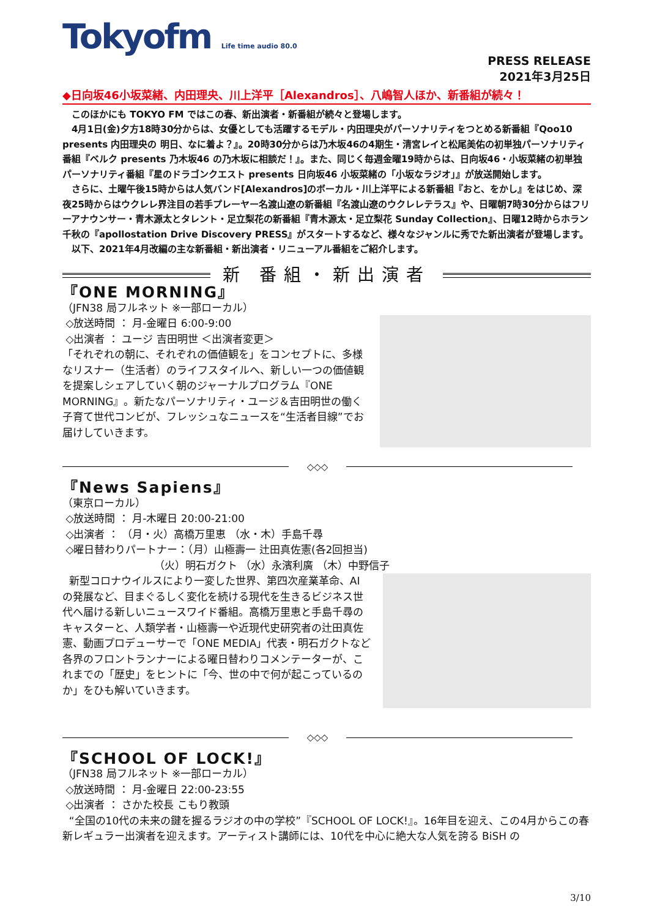Tokyofm Life time audio 80.0
PRESS RELEASE
2021年3月25日
◆日向坂46小坂菜緒、内田理央、川上洋平［Alexandros］、八嶋智人ほか、新番組が続々！
このほかにも TOKYO FM ではこの春、新出演者・新番組が続々と登場します。
4月1日(金)夕方18時30分からは、女優としても活躍するモデル・内田理央がパーソナリティをつとめる新番組『Qoo10 presents 内田理央の 明日、なに着よ？』。20時30分からは乃木坂46の4期生・清宮レイと松尾美佑の初単独パーソナリティ番組『ベルク presents 乃木坂46 の乃木坂に相談だ！』。また、同じく毎週金曜19時からは、日向坂46・小坂菜緒の初単独パーソナリティ番組『星のドラゴンクエスト presents 日向坂46 小坂菜緒の「小坂なラジオ」』が放送開始します。
さらに、土曜午後15時からは人気バンド[Alexandros]のボーカル・川上洋平による新番組『おと、をかし』をはじめ、深夜25時からはウクレレ界注目の若手プレーヤー名渡山遼の新番組『名渡山遼のウクレレテラス』や、日曜朝7時30分からはフリーアナウンサー・青木源太とタレント・足立梨花の新番組『青木源太・足立梨花 Sunday Collection』、日曜12時からホラン千秋の『apollostation Drive Discovery PRESS』がスタートするなど、様々なジャンルに秀でた新出演者が登場します。
以下、2021年4月改編の主な新番組・新出演者・リニューアル番組をご紹介します。
新 番組・新出演者
『ONE MORNING』
（JFN38 局フルネット ※一部ローカル）
◇放送時間 ： 月-金曜日 6:00-9:00
◇出演者 ： ユージ 吉田明世 ＜出演者変更＞
「それぞれの朝に、それぞれの価値観を」をコンセプトに、多様なリスナー（生活者）のライフスタイルへ、新しい一つの価値観を提案しシェアしていく朝のジャーナルプログラム『ONE MORNING』。新たなパーソナリティ・ユージ＆吉田明世の働く子育て世代コンビが、フレッシュなニュースを“生活者目線”でお届けしていきます。
◇◇◇
『News Sapiens』
（東京ローカル）
◇放送時間 ： 月-木曜日 20:00-21:00
◇出演者 ： （月・火）高橋万里恵 （水・木）手島千尋
◇曜日替わりパートナー：（月）山極壽一 辻田真佐憲(各2回担当)
（火）明石ガクト （水）永濱利廣 （木）中野信子
新型コロナウイルスにより一変した世界、第四次産業革命、AI の発展など、目まぐるしく変化を続ける現代を生きるビジネス世代へ届ける新しいニュースワイド番組。高橋万里恵と手島千尋のキャスターと、人類学者・山極壽一や近現代史研究者の辻田真佐憲、動画プロデューサーで「ONE MEDIA」代表・明石ガクトなど各界のフロントランナーによる曜日替わりコメンテーターが、これまでの「歴史」をヒントに「今、世の中で何が起こっているのか」をひも解いていきます。
◇◇◇
『SCHOOL OF LOCK!』
（JFN38 局フルネット ※一部ローカル）
◇放送時間 ： 月-金曜日 22:00-23:55
◇出演者 ： さかた校長 こもり教頭
“全国の10代の未来の鍵を握るラジオの中の学校”『SCHOOL OF LOCK!』。16年目を迎え、この4月からこの春新レギュラー出演者を迎えます。アーティスト講師には、10代を中心に絶大な人気を誇る BiSH の
3/10